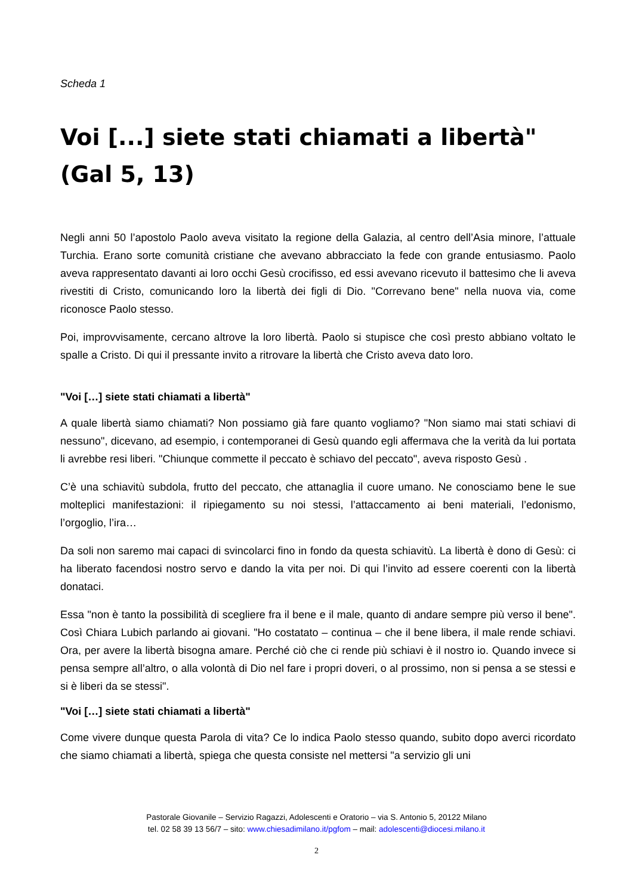Scheda 1
Voi [...] siete stati chiamati a libertà"
(Gal 5, 13)
Negli anni 50 l’apostolo Paolo aveva visitato la regione della Galazia, al centro dell’Asia minore, l’attuale Turchia. Erano sorte comunità cristiane che avevano abbracciato la fede con grande entusiasmo. Paolo aveva rappresentato davanti ai loro occhi Gesù crocifisso, ed essi avevano ricevuto il battesimo che li aveva rivestiti di Cristo, comunicando loro la libertà dei figli di Dio. "Correvano bene" nella nuova via, come riconosce Paolo stesso.
Poi, improvvisamente, cercano altrove la loro libertà. Paolo si stupisce che così presto abbiano voltato le spalle a Cristo. Di qui il pressante invito a ritrovare la libertà che Cristo aveva dato loro.
"Voi […] siete stati chiamati a libertà"
A quale libertà siamo chiamati? Non possiamo già fare quanto vogliamo? "Non siamo mai stati schiavi di nessuno", dicevano, ad esempio, i contemporanei di Gesù quando egli affermava che la verità da lui portata li avrebbe resi liberi. "Chiunque commette il peccato è schiavo del peccato", aveva risposto Gesù .
C’è una schiavitù subdola, frutto del peccato, che attanaglia il cuore umano. Ne conosciamo bene le sue molteplici manifestazioni: il ripiegamento su noi stessi, l’attaccamento ai beni materiali, l’edonismo, l’orgoglio, l’ira…
Da soli non saremo mai capaci di svincolarci fino in fondo da questa schiavitù. La libertà è dono di Gesù: ci ha liberato facendosi nostro servo e dando la vita per noi. Di qui l’invito ad essere coerenti con la libertà donataci.
Essa "non è tanto la possibilità di scegliere fra il bene e il male, quanto di andare sempre più verso il bene". Così Chiara Lubich parlando ai giovani. "Ho costatato – continua – che il bene libera, il male rende schiavi. Ora, per avere la libertà bisogna amare. Perché ciò che ci rende più schiavi è il nostro io. Quando invece si pensa sempre all’altro, o alla volontà di Dio nel fare i propri doveri, o al prossimo, non si pensa a se stessi e si è liberi da se stessi".
"Voi […] siete stati chiamati a libertà"
Come vivere dunque questa Parola di vita? Ce lo indica Paolo stesso quando, subito dopo averci ricordato che siamo chiamati a libertà, spiega che questa consiste nel mettersi "a servizio gli uni
Pastorale Giovanile – Servizio Ragazzi, Adolescenti e Oratorio – via S. Antonio 5, 20122 Milano
tel. 02 58 39 13 56/7 – sito: www.chiesadimilano.it/pgfom – mail: adolescenti@diocesi.milano.it
2